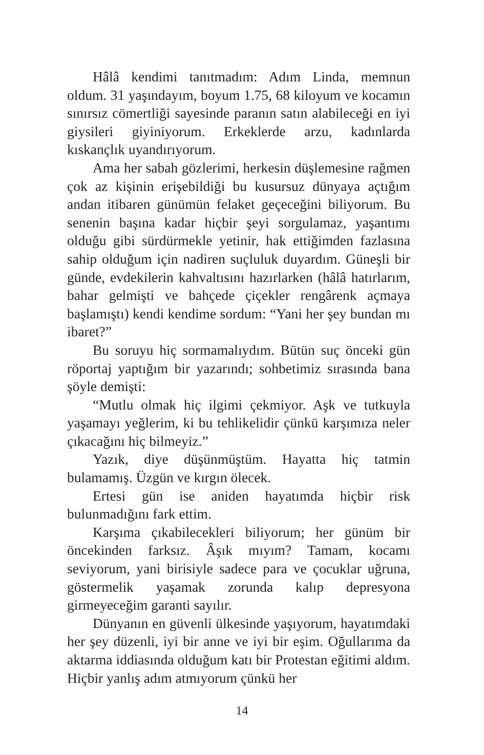Hâlâ kendimi tanıtmadım: Adım Linda, memnun oldum. 31 yaşındayım, boyum 1.75, 68 kiloyum ve kocamın sınırsız cömertliği sayesinde paranın satın alabileceği en iyi giysileri giyiniyorum. Erkeklerde arzu, kadınlarda kıskançlık uyandırıyorum.
Ama her sabah gözlerimi, herkesin düşlemesine rağmen çok az kişinin erişebildiği bu kusursuz dünyaya açtığım andan itibaren günümün felaket geçeceğini biliyorum. Bu senenin başına kadar hiçbir şeyi sorgulamaz, yaşantımı olduğu gibi sürdürmekle yetinir, hak ettiğimden fazlasına sahip olduğum için nadiren suçluluk duyardım. Güneşli bir günde, evdekilerin kahvaltısını hazırlarken (hâlâ hatırlarım, bahar gelmişti ve bahçede çiçekler rengârenk açmaya başlamıştı) kendi kendime sordum: “Yani her şey bundan mı ibaret?”
Bu soruyu hiç sormamalıydım. Bütün suç önceki gün röportaj yaptığım bir yazarındı; sohbetimiz sırasında bana şöyle demişti:
“Mutlu olmak hiç ilgimi çekmiyor. Aşk ve tutkuyla yaşamayı yeğlerim, ki bu tehlikelidir çünkü karşımıza neler çıkacağını hiç bilmeyiz.”
Yazık, diye düşünmüştüm. Hayatta hiç tatmin bulamamış. Üzgün ve kırgın ölecek.
Ertesi gün ise aniden hayatımda hiçbir risk bulunmadığını fark ettim.
Karşıma çıkabilecekleri biliyorum; her günüm bir öncekinden farksız. Âşık mıyım? Tamam, kocamı seviyorum, yani birisiyle sadece para ve çocuklar uğruna, göstermelik yaşamak zorunda kalıp depresyona girmeyeceğim garanti sayılır.
Dünyanın en güvenli ülkesinde yaşıyorum, hayatımdaki her şey düzenli, iyi bir anne ve iyi bir eşim. Oğullarıma da aktarma iddiasında olduğum katı bir Protestan eğitimi aldım. Hiçbir yanlış adım atmıyorum çünkü her
14